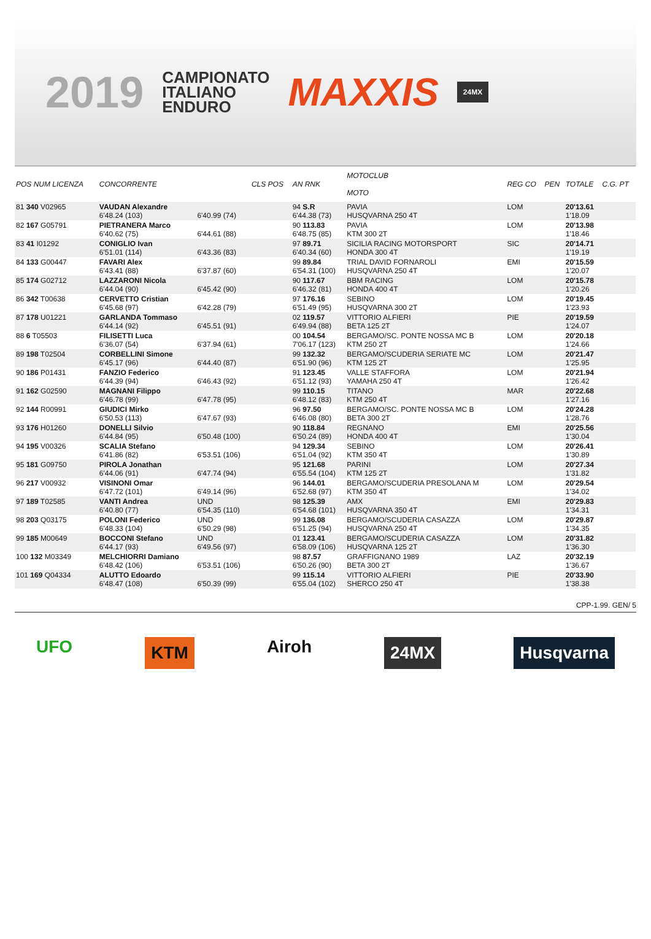2019 CAMPIONATO
ITALIANO
ENDURO MAXXIS 24MX
| POS NUM LICENZA | CONCORRENTE | | CLS POS | AN RNK | MOTOCLUB MOTO | REG CO | PEN | TOTALE | C.G. PT |
| --- | --- | --- | --- | --- | --- | --- | --- | --- | --- |
| 81 340 V02965 | VAUDAN Alexandre 6'48.24 (103) | 6'40.99 (74) | | 94 S.R 6'44.38 (73) | PAVIA HUSQVARNA 250 4T | LOM | | 20'13.61 1'18.09 | |
| 82 167 G05791 | PIETRANERA Marco 6'40.62 (75) | 6'44.61 (88) | | 90 113.83 6'48.75 (85) | PAVIA KTM 300 2T | LOM | | 20'13.98 1'18.46 | |
| 83 41 I01292 | CONIGLIO Ivan 6'51.01 (114) | 6'43.36 (83) | | 97 89.71 6'40.34 (60) | SICILIA RACING MOTORSPORT HONDA 300 4T | SIC | | 20'14.71 1'19.19 | |
| 84 133 G00447 | FAVARI Alex 6'43.41 (88) | 6'37.87 (60) | | 99 89.84 6'54.31 (100) | TRIAL DAVID FORNAROLI HUSQVARNA 250 4T | EMI | | 20'15.59 1'20.07 | |
| 85 174 G02712 | LAZZARONI Nicola 6'44.04 (90) | 6'45.42 (90) | | 90 117.67 6'46.32 (81) | BBM RACING HONDA 400 4T | LOM | | 20'15.78 1'20.26 | |
| 86 342 T00638 | CERVETTO Cristian 6'45.68 (97) | 6'42.28 (79) | | 97 176.16 6'51.49 (95) | SEBINO HUSQVARNA 300 2T | LOM | | 20'19.45 1'23.93 | |
| 87 178 U01221 | GARLANDA Tommaso 6'44.14 (92) | 6'45.51 (91) | | 02 119.57 6'49.94 (88) | VITTORIO ALFIERI BETA 125 2T | PIE | | 20'19.59 1'24.07 | |
| 88 6 T05503 | FILISETTI Luca 6'36.07 (54) | 6'37.94 (61) | | 00 104.54 7'06.17 (123) | BERGAMO/SC. PONTE NOSSA MC B KTM 250 2T | LOM | | 20'20.18 1'24.66 | |
| 89 198 T02504 | CORBELLINI Simone 6'45.17 (96) | 6'44.40 (87) | | 99 132.32 6'51.90 (96) | BERGAMO/SCUDERIA SERIATE MC KTM 125 2T | LOM | | 20'21.47 1'25.95 | |
| 90 186 P01431 | FANZIO Federico 6'44.39 (94) | 6'46.43 (92) | | 91 123.45 6'51.12 (93) | VALLE STAFFORA YAMAHA 250 4T | LOM | | 20'21.94 1'26.42 | |
| 91 162 G02590 | MAGNANI Filippo 6'46.78 (99) | 6'47.78 (95) | | 99 110.15 6'48.12 (83) | TITANO KTM 250 4T | MAR | | 20'22.68 1'27.16 | |
| 92 144 R00991 | GIUDICI Mirko 6'50.53 (113) | 6'47.67 (93) | | 96 97.50 6'46.08 (80) | BERGAMO/SC. PONTE NOSSA MC B BETA 300 2T | LOM | | 20'24.28 1'28.76 | |
| 93 176 H01260 | DONELLI Silvio 6'44.84 (95) | 6'50.48 (100) | | 90 118.84 6'50.24 (89) | REGNANO HONDA 400 4T | EMI | | 20'25.56 1'30.04 | |
| 94 195 V00326 | SCALIA Stefano 6'41.86 (82) | 6'53.51 (106) | | 94 129.34 6'51.04 (92) | SEBINO KTM 350 4T | LOM | | 20'26.41 1'30.89 | |
| 95 181 G09750 | PIROLA Jonathan 6'44.06 (91) | 6'47.74 (94) | | 95 121.68 6'55.54 (104) | PARINI KTM 125 2T | LOM | | 20'27.34 1'31.82 | |
| 96 217 V00932 | VISINONI Omar 6'47.72 (101) | 6'49.14 (96) | | 96 144.01 6'52.68 (97) | BERGAMO/SCUDERIA PRESOLANA M KTM 350 4T | LOM | | 20'29.54 1'34.02 | |
| 97 189 T02585 | VANTI Andrea 6'40.80 (77) | UND 6'54.35 (110) | | 98 125.39 6'54.68 (101) | AMX HUSQVARNA 350 4T | EMI | | 20'29.83 1'34.31 | |
| 98 203 Q03175 | POLONI Federico 6'48.33 (104) | UND 6'50.29 (98) | | 99 136.08 6'51.25 (94) | BERGAMO/SCUDERIA CASAZZA HUSQVARNA 250 4T | LOM | | 20'29.87 1'34.35 | |
| 99 185 M00649 | BOCCONI Stefano 6'44.17 (93) | UND 6'49.56 (97) | | 01 123.41 6'58.09 (106) | BERGAMO/SCUDERIA CASAZZA HUSQVARNA 125 2T | LOM | | 20'31.82 1'36.30 | |
| 100 132 M03349 | MELCHIORRI Damiano 6'48.42 (106) | 6'53.51 (106) | | 98 87.57 6'50.26 (90) | GRAFFIGNANO 1989 BETA 300 2T | LAZ | | 20'32.19 1'36.67 | |
| 101 169 Q04334 | ALUTTO Edoardo 6'48.47 (108) | 6'50.39 (99) | | 99 115.14 6'55.04 (102) | VITTORIO ALFIERI SHERCO 250 4T | PIE | | 20'33.90 1'38.38 | |
CPP-1.99. GEN/ 5
UFO KTM Airoh 24MX Husqvarna